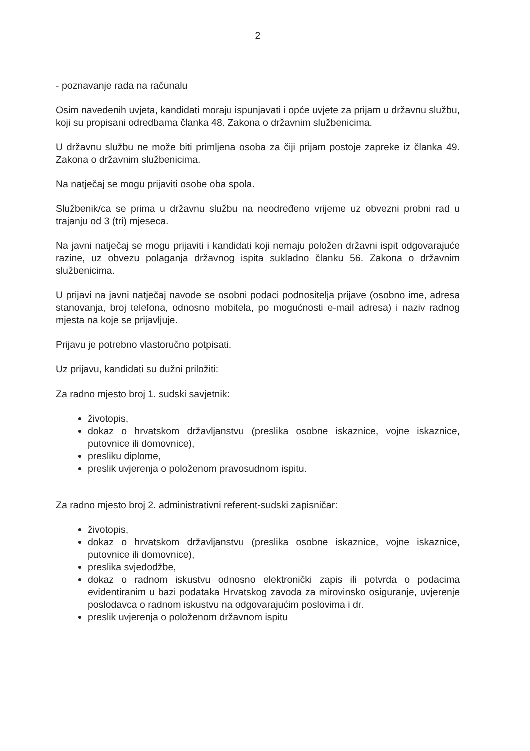2
- poznavanje rada na računalu
Osim navedenih uvjeta, kandidati moraju ispunjavati i opće uvjete za prijam u državnu službu, koji su propisani odredbama članka 48. Zakona o državnim službenicima.
U državnu službu ne može biti primljena osoba za čiji prijam postoje zapreke iz članka 49. Zakona o državnim službenicima.
Na natječaj se mogu prijaviti osobe oba spola.
Službenik/ca se prima u državnu službu na neodređeno vrijeme uz obvezni probni rad u trajanju od 3 (tri) mjeseca.
Na javni natječaj se mogu prijaviti i kandidati koji nemaju položen državni ispit odgovarajuće razine, uz obvezu polaganja državnog ispita sukladno članku 56. Zakona o državnim službenicima.
U prijavi na javni natječaj navode se osobni podaci podnositelja prijave (osobno ime, adresa stanovanja, broj telefona, odnosno mobitela, po mogućnosti e-mail adresa) i naziv radnog mjesta na koje se prijavljuje.
Prijavu je potrebno vlastoručno potpisati.
Uz prijavu, kandidati su dužni priložiti:
Za radno mjesto broj 1. sudski savjetnik:
životopis,
dokaz o hrvatskom državljanstvu (preslika osobne iskaznice, vojne iskaznice, putovnice ili domovnice),
presliku diplome,
preslik uvjerenja o položenom pravosudnom ispitu.
Za radno mjesto broj 2. administrativni referent-sudski zapisničar:
životopis,
dokaz o hrvatskom državljanstvu (preslika osobne iskaznice, vojne iskaznice, putovnice ili domovnice),
preslika svjedodžbe,
dokaz o radnom iskustvu odnosno elektronički zapis ili potvrda o podacima evidentiranim u bazi podataka Hrvatskog zavoda za mirovinsko osiguranje, uvjerenje poslodavca o radnom iskustvu na odgovarajućim poslovima i dr.
preslik uvjerenja o položenom državnom ispitu